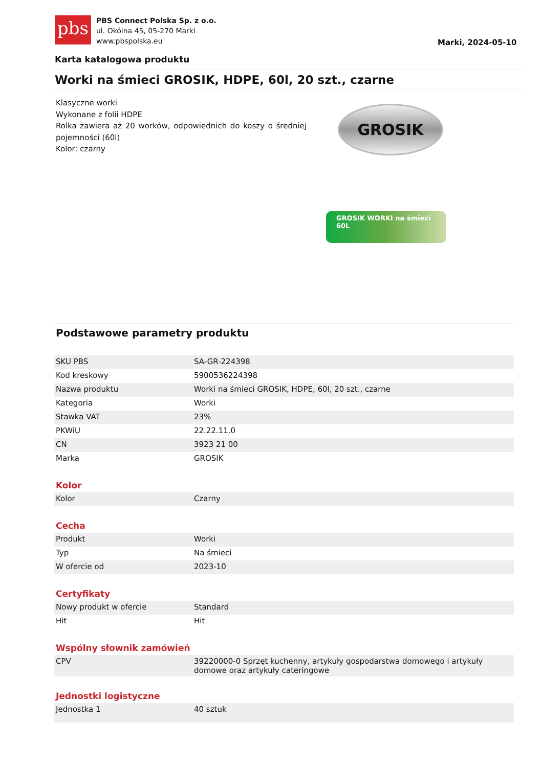pbs
PBS Connect Polska Sp. z o.o.
ul. Okólna 45, 05-270 Marki
www.pbspolska.eu
Marki, 2024-05-10
Karta katalogowa produktu
Worki na śmieci GROSIK, HDPE, 60l, 20 szt., czarne
Klasyczne worki
Wykonane z folii HDPE
Rolka zawiera aż 20 worków, odpowiednich do koszy o średniej pojemności (60l)
Kolor: czarny
GROSIK
GROSIK WORKI na śmieci 60L
Podstawowe parametry produktu
| SKU PBS | SA-GR-224398 |
| Kod kreskowy | 5900536224398 |
| Nazwa produktu | Worki na śmieci GROSIK, HDPE, 60l, 20 szt., czarne |
| Kategoria | Worki |
| Stawka VAT | 23% |
| PKWiU | 22.22.11.0 |
| CN | 3923 21 00 |
| Marka | GROSIK |
Kolor
| Kolor | Czarny |
Cecha
| Produkt | Worki |
| Typ | Na śmieci |
| W ofercie od | 2023-10 |
Certyfikaty
| Nowy produkt w ofercie | Standard |
| Hit | Hit |
Wspólny słownik zamówień
| CPV | 39220000-0 Sprzęt kuchenny, artykuły gospodarstwa domowego i artykuły domowe oraz artykuły cateringowe |
Jednostki logistyczne
| Jednostka 1 | 40 sztuk |